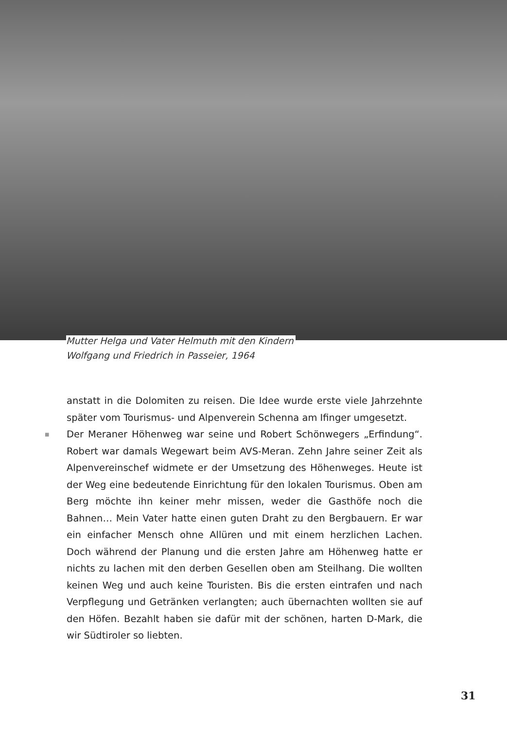Mutter Helga und Vater Helmuth mit den Kindern
Wolfgang und Friedrich in Passeier, 1964
anstatt in die Dolomiten zu reisen. Die Idee wurde erste viele Jahrzehnte später vom Tourismus- und Alpenverein Schenna am Ifinger umgesetzt.
■ Der Meraner Höhenweg war seine und Robert Schönwegers „Erfindung“. Robert war damals Wegewart beim AVS-Meran. Zehn Jahre seiner Zeit als Alpenvereinschef widmete er der Umsetzung des Höhenweges. Heute ist der Weg eine bedeutende Einrichtung für den lokalen Tourismus. Oben am Berg möchte ihn keiner mehr missen, weder die Gasthöfe noch die Bahnen… Mein Vater hatte einen guten Draht zu den Bergbauern. Er war ein einfacher Mensch ohne Allüren und mit einem herzlichen Lachen. Doch während der Planung und die ersten Jahre am Höhenweg hatte er nichts zu lachen mit den derben Gesellen oben am Steilhang. Die wollten keinen Weg und auch keine Touristen. Bis die ersten eintrafen und nach Verpflegung und Getränken verlangten; auch übernachten wollten sie auf den Höfen. Bezahlt haben sie dafür mit der schönen, harten D-Mark, die wir Südtiroler so liebten.
31